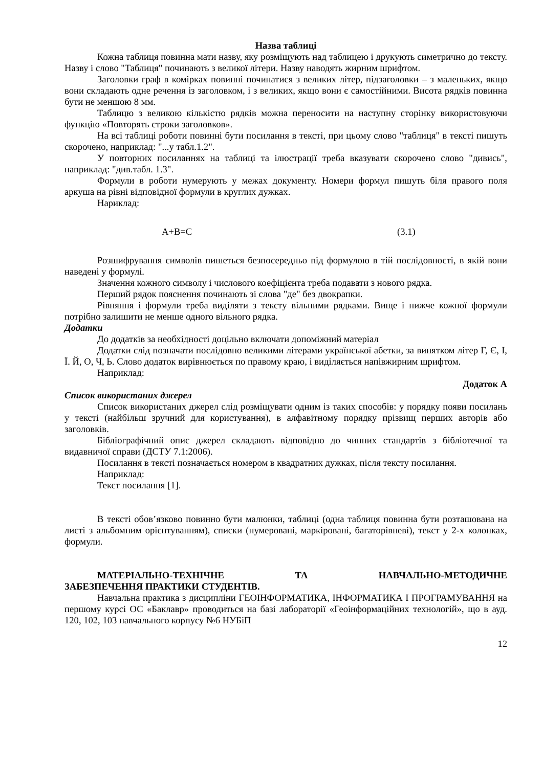Назва таблиці
Кожна таблиця повинна мати назву, яку розміщують над таблицею і друкують симетрично до тексту. Назву і слово "Таблиця" починають з великої літери. Назву наводять жирним шрифтом.
Заголовки граф в комірках повинні починатися з великих літер, підзаголовки – з маленьких, якщо вони складають одне речення із заголовком, і з великих, якщо вони є самостійними. Висота рядків повинна бути не меншою 8 мм.
Таблицю з великою кількістю рядків можна переносити на наступну сторінку використовуючи функцію «Повторять строки заголовков».
На всі таблиці роботи повинні бути посилання в тексті, при цьому слово "таблиця" в тексті пишуть скорочено, наприклад: "...у табл.1.2".
У повторних посиланнях на таблиці та ілюстрації треба вказувати скорочено слово "дивись", наприклад: "див.табл. 1.3".
Формули в роботи нумерують у межах документу. Номери формул пишуть біля правого поля аркуша на рівні відповідної формули в круглих дужках.
Нариклад:
A+B=C (3.1)
Розшифрування символів пишеться безпосередньо під формулою в тій послідовності, в якій вони наведені у формулі.
Значення кожного символу і числового коефіцієнта треба подавати з нового рядка.
Перший рядок пояснення починають зі слова "де" без двокрапки.
Рівняння і формули треба виділяти з тексту вільними рядками. Вище і нижче кожної формули потрібно залишити не менше одного вільного рядка.
Додатки
До додатків за необхідності доцільно включати допоміжний матеріал
Додатки слід позначати послідовно великими літерами української абетки, за винятком літер Г, Є, І, Ї. Й, О, Ч, Ь. Слово додаток вирівнюється по правому краю, і виділяється напівжирним шрифтом.
Наприклад:
Додаток А
Список використаних джерел
Список використаних джерел слід розміщувати одним із таких способів: у порядку появи посилань у тексті (найбільш зручний для користування), в алфавітному порядку прізвищ перших авторів або заголовків.
Бібліографічний опис джерел складають відповідно до чинних стандартів з бібліотечної та видавничої справи (ДСТУ 7.1:2006).
Посилання в тексті позначається номером в квадратних дужках, після тексту посилання.
Наприклад:
Текст посилання [1].
В тексті обов’язково повинно бути малюнки, таблиці (одна таблиця повинна бути розташована на листі з альбомним орієнтуванням), списки (нумеровані, маркіровані, багаторівневі), текст у 2-х колонках, формули.
МАТЕРІАЛЬНО-ТЕХНІЧНЕ ТА НАВЧАЛЬНО-МЕТОДИЧНЕ
ЗАБЕЗПЕЧЕННЯ ПРАКТИКИ СТУДЕНТІВ.
Навчальна практика з дисципліни ГЕОІНФОРМАТИКА, ІНФОРМАТИКА І ПРОГРАМУВАННЯ на першому курсі ОС «Баклавр» проводиться на базі лабораторії «Геоінформаційних технологій», що в ауд. 120, 102, 103 навчального корпусу №6 НУБіП
12